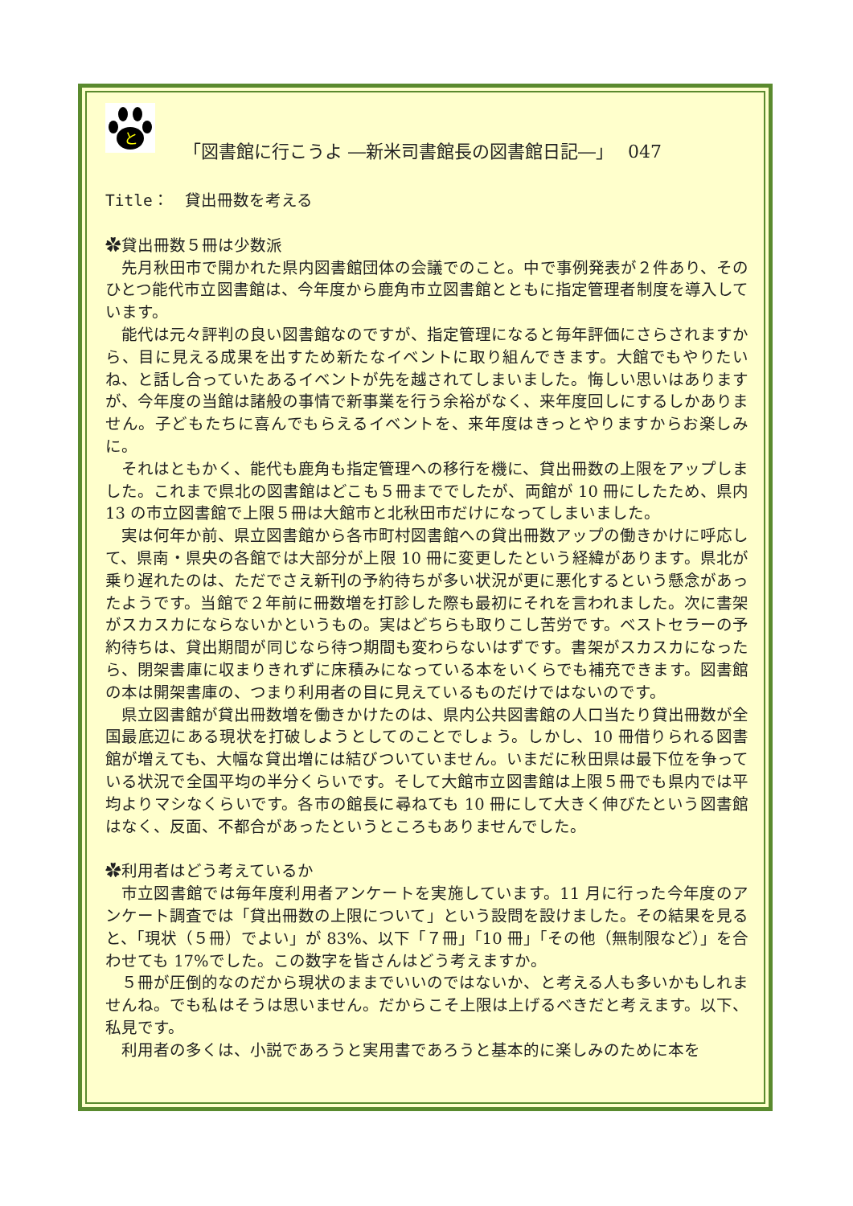と
「図書館に行こうよ ―新米司書館長の図書館日記―」　 047
Title：　貸出冊数を考える
✿貸出冊数５冊は少数派
先月秋田市で開かれた県内図書館団体の会議でのこと。中で事例発表が２件あり、そのひとつ能代市立図書館は、今年度から鹿角市立図書館とともに指定管理者制度を導入しています。
能代は元々評判の良い図書館なのですが、指定管理になると毎年評価にさらされますから、目に見える成果を出すため新たなイベントに取り組んできます。大館でもやりたいね、と話し合っていたあるイベントが先を越されてしまいました。悔しい思いはありますが、今年度の当館は諸般の事情で新事業を行う余裕がなく、来年度回しにするしかありません。子どもたちに喜んでもらえるイベントを、来年度はきっとやりますからお楽しみに。
それはともかく、能代も鹿角も指定管理への移行を機に、貸出冊数の上限をアップしました。これまで県北の図書館はどこも５冊まででしたが、両館が 10 冊にしたため、県内 13 の市立図書館で上限５冊は大館市と北秋田市だけになってしまいました。
実は何年か前、県立図書館から各市町村図書館への貸出冊数アップの働きかけに呼応して、県南・県央の各館では大部分が上限 10 冊に変更したという経緯があります。県北が乗り遅れたのは、ただでさえ新刊の予約待ちが多い状況が更に悪化するという懸念があったようです。当館で２年前に冊数増を打診した際も最初にそれを言われました。次に書架がスカスカにならないかというもの。実はどちらも取りこし苦労です。ベストセラーの予約待ちは、貸出期間が同じなら待つ期間も変わらないはずです。書架がスカスカになったら、閉架書庫に収まりきれずに床積みになっている本をいくらでも補充できます。図書館の本は開架書庫の、つまり利用者の目に見えているものだけではないのです。
県立図書館が貸出冊数増を働きかけたのは、県内公共図書館の人口当たり貸出冊数が全国最底辺にある現状を打破しようとしてのことでしょう。しかし、10 冊借りられる図書館が増えても、大幅な貸出増には結びついていません。いまだに秋田県は最下位を争っている状況で全国平均の半分くらいです。そして大館市立図書館は上限５冊でも県内では平均よりマシなくらいです。各市の館長に尋ねても 10 冊にして大きく伸びたという図書館はなく、反面、不都合があったというところもありませんでした。
✿利用者はどう考えているか
市立図書館では毎年度利用者アンケートを実施しています。11 月に行った今年度のアンケート調査では「貸出冊数の上限について」という設問を設けました。その結果を見ると、「現状（５冊）でよい」が 83%、以下「７冊」「10 冊」「その他（無制限など）」を合わせても 17%でした。この数字を皆さんはどう考えますか。
５冊が圧倒的なのだから現状のままでいいのではないか、と考える人も多いかもしれませんね。でも私はそうは思いません。だからこそ上限は上げるべきだと考えます。以下、私見です。
利用者の多くは、小説であろうと実用書であろうと基本的に楽しみのために本を